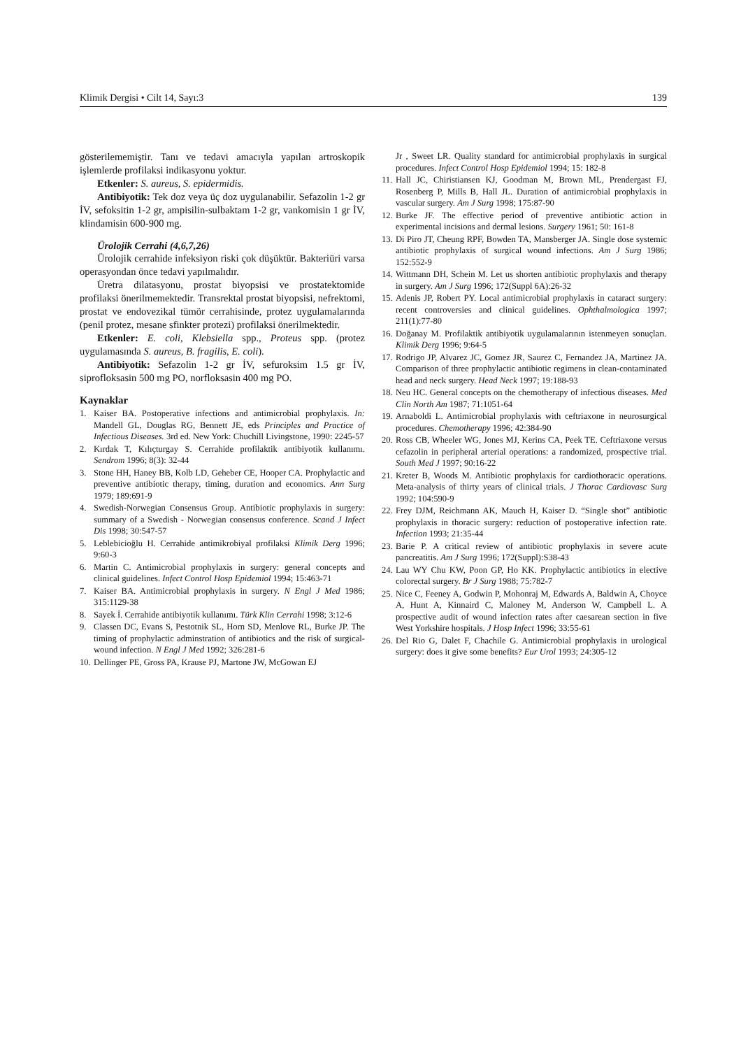Klimik Dergisi • Cilt 14, Sayı:3 139
gösterilememiştir. Tanı ve tedavi amacıyla yapılan artroskopik işlemlerde profilaksi indikasyonu yoktur.
Etkenler: S. aureus, S. epidermidis.
Antibiyotik: Tek doz veya üç doz uygulanabilir. Sefazolin 1-2 gr İV, sefoksitin 1-2 gr, ampisilin-sulbaktam 1-2 gr, vankomisin 1 gr İV, klindamisin 600-900 mg.
Ürolojik Cerrahi (4,6,7,26)
Ürolojik cerrahide infeksiyon riski çok düşüktür. Bakteriüri varsa operasyondan önce tedavi yapılmalıdır.
Üretra dilatasyonu, prostat biyopsisi ve prostatektomide profilaksi önerilmemektedir. Transrektal prostat biyopsisi, nefrektomi, prostat ve endovezikal tümör cerrahisinde, protez uygulamalarında (penil protez, mesane sfinkter protezi) profilaksi önerilmektedir.
Etkenler: E. coli, Klebsiella spp., Proteus spp. (protez uygulamasında S. aureus, B. fragilis, E. coli).
Antibiyotik: Sefazolin 1-2 gr İV, sefuroksim 1.5 gr İV, siprofloksasin 500 mg PO, norfloksasin 400 mg PO.
Kaynaklar
1. Kaiser BA. Postoperative infections and antimicrobial prophylaxis. In: Mandell GL, Douglas RG, Bennett JE, eds Principles and Practice of Infectious Diseases. 3rd ed. New York: Chuchill Livingstone, 1990: 2245-57
2. Kırdak T, Kılıçturgay S. Cerrahide profilaktik antibiyotik kullanımı. Sendrom 1996; 8(3): 32-44
3. Stone HH, Haney BB, Kolb LD, Geheber CE, Hooper CA. Prophylactic and preventive antibiotic therapy, timing, duration and economics. Ann Surg 1979; 189:691-9
4. Swedish-Norwegian Consensus Group. Antibiotic prophylaxis in surgery: summary of a Swedish - Norwegian consensus conference. Scand J Infect Dis 1998; 30:547-57
5. Leblebicioğlu H. Cerrahide antimikrobiyal profilaksi Klimik Derg 1996; 9:60-3
6. Martin C. Antimicrobial prophylaxis in surgery: general concepts and clinical guidelines. Infect Control Hosp Epidemiol 1994; 15:463-71
7. Kaiser BA. Antimicrobial prophylaxis in surgery. N Engl J Med 1986; 315:1129-38
8. Sayek İ. Cerrahide antibiyotik kullanımı. Türk Klin Cerrahi 1998; 3:12-6
9. Classen DC, Evans S, Pestotnik SL, Horn SD, Menlove RL, Burke JP. The timing of prophylactic adminstration of antibiotics and the risk of surgical-wound infection. N Engl J Med 1992; 326:281-6
10. Dellinger PE, Gross PA, Krause PJ, Martone JW, McGowan EJ
Jr , Sweet LR. Quality standard for antimicrobial prophylaxis in surgical procedures. Infect Control Hosp Epidemiol 1994; 15: 182-8
11. Hall JC, Chiristiansen KJ, Goodman M, Brown ML, Prendergast FJ, Rosenberg P, Mills B, Hall JL. Duration of antimicrobial prophylaxis in vascular surgery. Am J Surg 1998; 175:87-90
12. Burke JF. The effective period of preventive antibiotic action in experimental incisions and dermal lesions. Surgery 1961; 50: 161-8
13. Di Piro JT, Cheung RPF, Bowden TA, Mansberger JA. Single dose systemic antibiotic prophylaxis of surgical wound infections. Am J Surg 1986; 152:552-9
14. Wittmann DH, Schein M. Let us shorten antibiotic prophylaxis and therapy in surgery. Am J Surg 1996; 172(Suppl 6A):26-32
15. Adenis JP, Robert PY. Local antimicrobial prophylaxis in cataract surgery: recent controversies and clinical guidelines. Ophthalmologica 1997; 211(1):77-80
16. Doğanay M. Profilaktik antibiyotik uygulamalarının istenmeyen sonuçları. Klimik Derg 1996; 9:64-5
17. Rodrigo JP, Alvarez JC, Gomez JR, Saurez C, Fernandez JA, Martinez JA. Comparison of three prophylactic antibiotic regimens in clean-contaminated head and neck surgery. Head Neck 1997; 19:188-93
18. Neu HC. General concepts on the chemotherapy of infectious diseases. Med Clin North Am 1987; 71:1051-64
19. Arnaboldi L. Antimicrobial prophylaxis with ceftriaxone in neurosurgical procedures. Chemotherapy 1996; 42:384-90
20. Ross CB, Wheeler WG, Jones MJ, Kerins CA, Peek TE. Ceftriaxone versus cefazolin in peripheral arterial operations: a randomized, prospective trial. South Med J 1997; 90:16-22
21. Kreter B, Woods M. Antibiotic prophylaxis for cardiothoracic operations. Meta-analysis of thirty years of clinical trials. J Thorac Cardiovasc Surg 1992; 104:590-9
22. Frey DJM, Reichmann AK, Mauch H, Kaiser D. “Single shot” antibiotic prophylaxis in thoracic surgery: reduction of postoperative infection rate. Infection 1993; 21:35-44
23. Barie P. A critical review of antibiotic prophylaxis in severe acute pancreatitis. Am J Surg 1996; 172(Suppl):S38-43
24. Lau WY Chu KW, Poon GP, Ho KK. Prophylactic antibiotics in elective colorectal surgery. Br J Surg 1988; 75:782-7
25. Nice C, Feeney A, Godwin P, Mohonraj M, Edwards A, Baldwin A, Choyce A, Hunt A, Kinnaird C, Maloney M, Anderson W, Campbell L. A prospective audit of wound infection rates after caesarean section in five West Yorkshire hospitals. J Hosp Infect 1996; 33:55-61
26. Del Rio G, Dalet F, Chachile G. Antimicrobial prophylaxis in urological surgery: does it give some benefits? Eur Urol 1993; 24:305-12